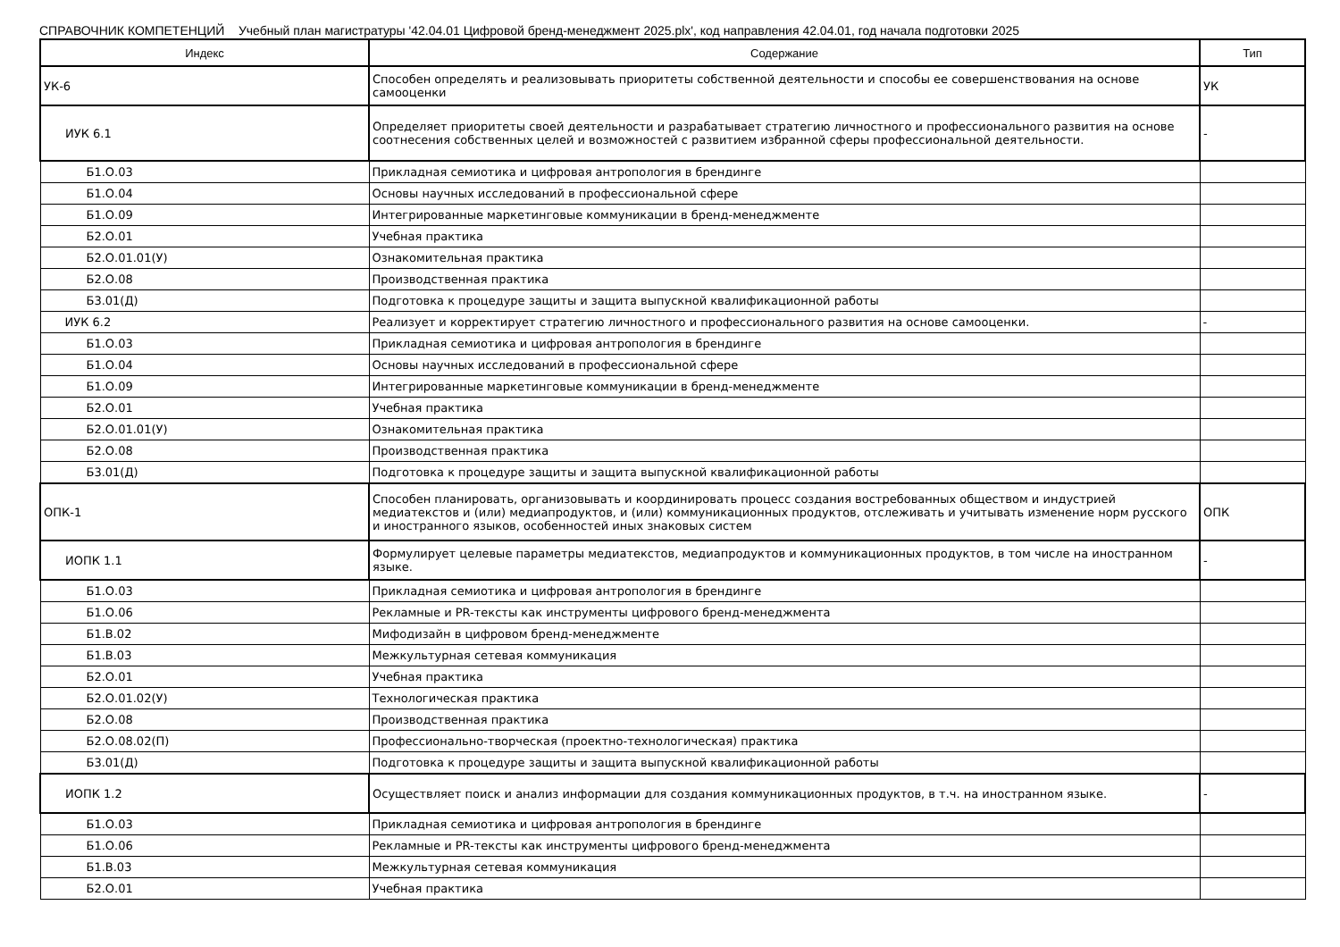СПРАВОЧНИК КОМПЕТЕНЦИЙ Учебный план магистратуры '42.04.01 Цифровой бренд-менеджмент 2025.plx', код направления 42.04.01, год начала подготовки 2025
| Индекс | Содержание | Тип |
| --- | --- | --- |
| УК-6 | Способен определять и реализовывать приоритеты собственной деятельности и способы ее совершенствования на основе самооценки | УК |
| ИУК 6.1 | Определяет приоритеты своей деятельности и разрабатывает стратегию личностного и профессионального развития на основе соотнесения собственных целей и возможностей с развитием избранной сферы профессиональной деятельности. | - |
| Б1.О.03 | Прикладная семиотика и цифровая антропология в брендинге | |
| Б1.О.04 | Основы научных исследований в профессиональной сфере | |
| Б1.О.09 | Интегрированные маркетинговые коммуникации в бренд-менеджменте | |
| Б2.О.01 | Учебная практика | |
| Б2.О.01.01(У) | Ознакомительная практика | |
| Б2.О.08 | Производственная практика | |
| Б3.01(Д) | Подготовка к процедуре защиты и защита выпускной квалификационной работы | |
| ИУК 6.2 | Реализует и корректирует стратегию личностного и профессионального развития на основе самооценки. | - |
| Б1.О.03 | Прикладная семиотика и цифровая антропология в брендинге | |
| Б1.О.04 | Основы научных исследований в профессиональной сфере | |
| Б1.О.09 | Интегрированные маркетинговые коммуникации в бренд-менеджменте | |
| Б2.О.01 | Учебная практика | |
| Б2.О.01.01(У) | Ознакомительная практика | |
| Б2.О.08 | Производственная практика | |
| Б3.01(Д) | Подготовка к процедуре защиты и защита выпускной квалификационной работы | |
| ОПК-1 | Способен планировать, организовывать и координировать процесс создания востребованных обществом и индустрией медиатекстов и (или) медиапродуктов, и (или) коммуникационных продуктов, отслеживать и учитывать изменение норм русского и иностранного языков, особенностей иных знаковых систем | ОПК |
| ИОПК 1.1 | Формулирует целевые параметры медиатекстов, медиапродуктов и коммуникационных продуктов, в том числе на иностранном языке. | - |
| Б1.О.03 | Прикладная семиотика и цифровая антропология в брендинге | |
| Б1.О.06 | Рекламные и PR-тексты как инструменты цифрового бренд-менеджмента | |
| Б1.В.02 | Мифодизайн в цифровом бренд-менеджменте | |
| Б1.В.03 | Межкультурная сетевая коммуникация | |
| Б2.О.01 | Учебная практика | |
| Б2.О.01.02(У) | Технологическая практика | |
| Б2.О.08 | Производственная практика | |
| Б2.О.08.02(П) | Профессионально-творческая (проектно-технологическая) практика | |
| Б3.01(Д) | Подготовка к процедуре защиты и защита выпускной квалификационной работы | |
| ИОПК 1.2 | Осуществляет поиск и анализ информации для создания коммуникационных продуктов, в т.ч. на иностранном языке. | - |
| Б1.О.03 | Прикладная семиотика и цифровая антропология в брендинге | |
| Б1.О.06 | Рекламные и PR-тексты как инструменты цифрового бренд-менеджмента | |
| Б1.В.03 | Межкультурная сетевая коммуникация | |
| Б2.О.01 | Учебная практика | |